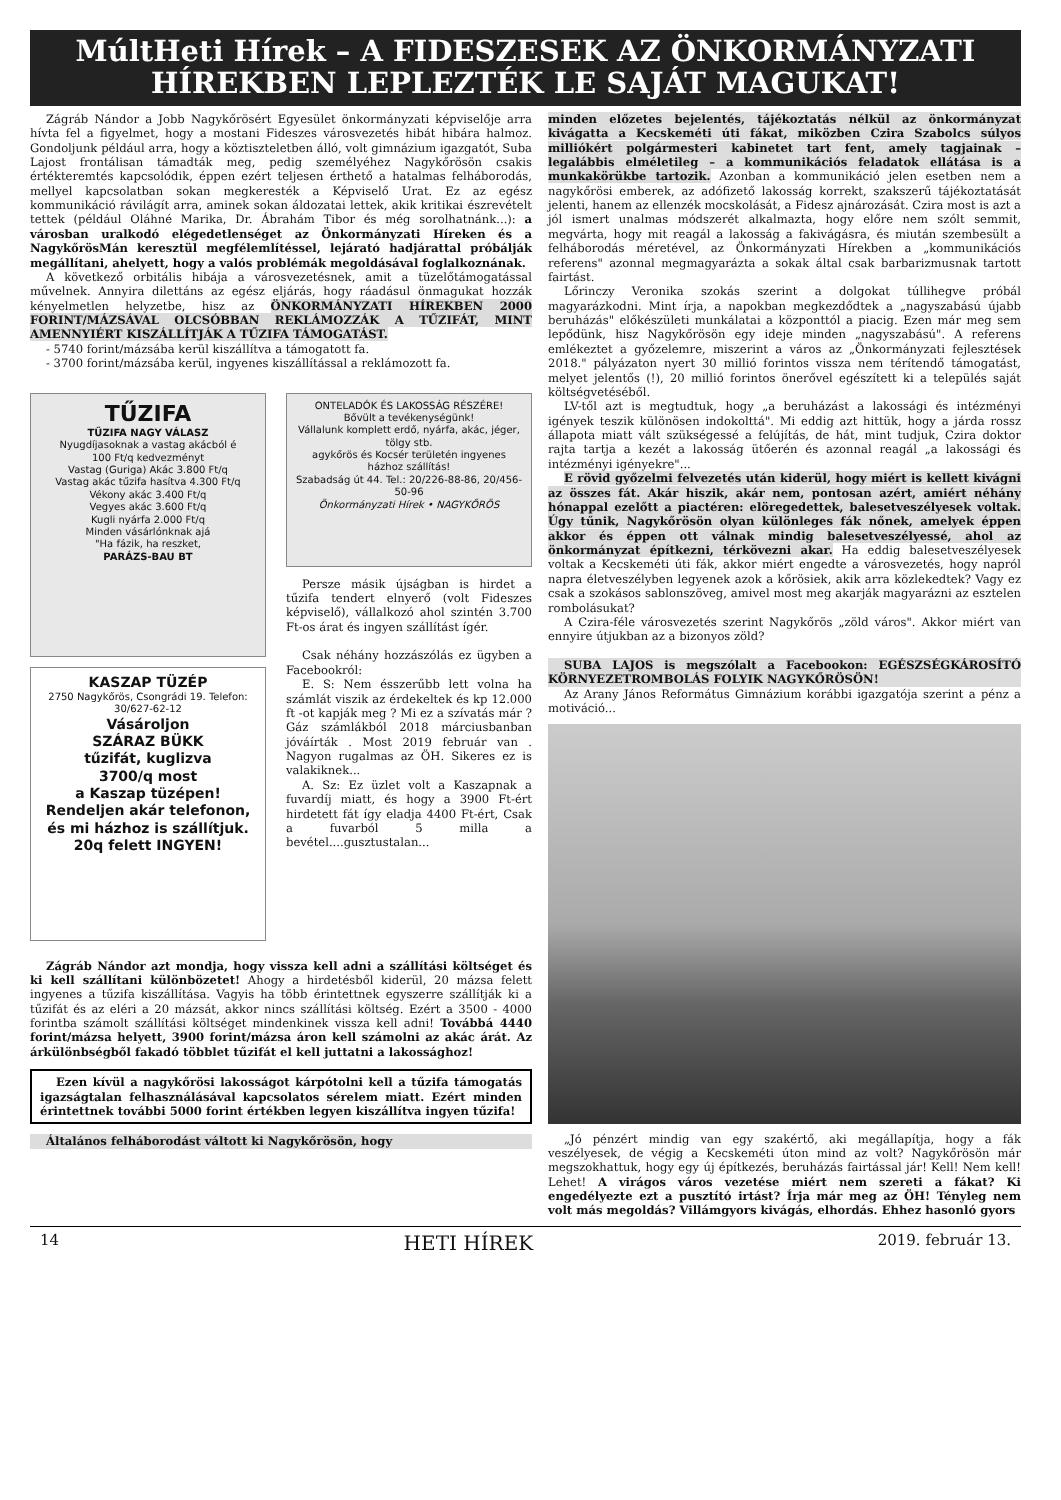MúltHeti Hírek – A FIDESZESEK AZ ÖNKORMÁNYZATI HÍREKBEN LEPLEZTÉK LE SAJÁT MAGUKAT!
Zágráb Nándor a Jobb Nagykőrösért Egyesület önkormányzati képviselője arra hívta fel a figyelmet, hogy a mostani Fideszes városvezetés hibát hibára halmoz. Gondoljunk például arra, hogy a köztiszteletben álló, volt gimnázium igazgatót, Suba Lajost frontálisan támadták meg, pedig személyéhez Nagykőrösön csakis értékteremtés kapcsolódik, éppen ezért teljesen érthető a hatalmas felháborodás, mellyel kapcsolatban sokan megkeresték a Képviselő Urat. Ez az egész kommunikáció rávilágít arra, aminek sokan áldozatai lettek, akik kritikai észrevételt tettek (például Oláhné Marika, Dr. Ábrahám Tibor és még sorolhatnánk...): a városban uralkodó elégedetlenséget az Önkormányzati Híreken és a NagykőrösMán keresztül megfélemlítéssel, lejárató hadjárattal próbálják megállítani, ahelyett, hogy a valós problémák megoldásával foglalkoznának.
A következő orbitális hibája a városvezetésnek, amit a tüzelőtámogatással művelnek. Annyira dilettáns az egész eljárás, hogy ráadásul önmagukat hozzák kényelmetlen helyzetbe, hisz az ÖNKORMÁNYZATI HÍREKBEN 2000 FORINT/MÁZSÁVAL OLCSÓBBAN REKLÁMOZZÁK A TŰZIFÁT, MINT AMENNYIÉRT KISZÁLLÍTJÁK A TŰZIFA TÁMOGATÁST.
- 5740 forint/mázsába kerül kiszállítva a támogatott fa.
- 3700 forint/mázsába kerül, ingyenes kiszállítással a reklámozott fa.
TŰZIFA
TŰZIFA NAGY VÁLASZ
Nyugdíjasoknak a vastag akácból é
100 Ft/q kedvezményt
Vastag (Guriga) Akác 3.800 Ft/q
Vastag akác tűzifa hasítva 4.300 Ft/q
Vékony akác 3.400 Ft/q
Vegyes akác 3.600 Ft/q
Kugli nyárfa 2.000 Ft/q
Minden vásárlónknak ajá
"Ha fázik, ha reszket,
PARÁZS-BAU BT
KASZAP TÜZÉP
2750 Nagykőrös, Csongrádi 19. Telefon: 30/627-62-12
Vásároljon
SZÁRAZ BÜKK
tűzifát, kuglizva
3700/q most
a Kaszap tüzépen!
Rendeljen akár telefonon, és mi házhoz is szállítjuk.
20q felett INGYEN!
ONTELADÓK ÉS LAKOSSÁG RÉSZÉRE!
Bővült a tevékenységünk!
Vállalunk komplett erdő, nyárfa, akác, jéger, tölgy stb.
agykőrös és Kocsér területén ingyenes házhoz szállítás!
Szabadság út 44. Tel.: 20/226-88-86, 20/456-50-96
Önkormányzati Hírek • NAGYKŐRÖS
Persze másik újságban is hirdet a tűzifa tendert elnyerő (volt Fideszes képviselő), vállalkozó ahol szintén 3.700 Ft-os árat és ingyen szállítást ígér.
Csak néhány hozzászólás ez ügyben a Facebookról:
E. S: Nem ésszerűbb lett volna ha számlát viszik az érdekeltek és kp 12.000 ft -ot kapják meg ? Mi ez a szívatás már ? Gáz számlákból 2018 márciusbanban jóváírták . Most 2019 február van . Nagyon rugalmas az ÖH. Sikeres ez is valakiknek...
A. Sz: Ez üzlet volt a Kaszapnak a fuvardíj miatt, és hogy a 3900 Ft-ért hirdetett fát így eladja 4400 Ft-ért, Csak a fuvarból 5 milla a bevétel....gusztustalan...
Zágráb Nándor azt mondja, hogy vissza kell adni a szállítási költséget és ki kell szállítani különbözetet! Ahogy a hirdetésből kiderül, 20 mázsa felett ingyenes a tűzifa kiszállítása. Vagyis ha több érintettnek egyszerre szállítják ki a tűzifát és az eléri a 20 mázsát, akkor nincs szállítási költség. Ezért a 3500 - 4000 forintba számolt szállítási költséget mindenkinek vissza kell adni! Továbbá 4440 forint/mázsa helyett, 3900 forint/mázsa áron kell számolni az akác árát. Az árkülönbségből fakadó többlet tűzifát el kell juttatni a lakossághoz!
Ezen kívül a nagykőrösi lakosságot kárpótolni kell a tűzifa támogatás igazságtalan felhasználásával kapcsolatos sérelem miatt. Ezért minden érintettnek további 5000 forint értékben legyen kiszállítva ingyen tűzifa!
Általános felháborodást váltott ki Nagykőrösön, hogy
minden előzetes bejelentés, tájékoztatás nélkül az önkormányzat kivágatta a Kecskeméti úti fákat, miközben Czira Szabolcs súlyos milliókért polgármesteri kabinetet tart fent, amely tagjainak – legalábbis elméletileg – a kommunikációs feladatok ellátása is a munkakörükbe tartozik. Azonban a kommunikáció jelen esetben nem a nagykőrösi emberek, az adófizető lakosság korrekt, szakszerű tájékoztatását jelenti, hanem az ellenzék mocskolását, a Fidesz ajnározását. Czira most is azt a jól ismert unalmas módszerét alkalmazta, hogy előre nem szólt semmit, megvárta, hogy mit reagál a lakosság a fakivágásra, és miután szembesült a felháborodás méretével, az Önkormányzati Hírekben a „kommunikációs referens" azonnal megmagyarázta a sokak által csak barbarizmusnak tartott fairtást.
Lőrinczy Veronika szokás szerint a dolgokat túllihegve próbál magyarázkodni. Mint írja, a napokban megkezdődtek a „nagyszabású újabb beruházás" előkészületi munkálatai a központtól a piacig. Ezen már meg sem lepődünk, hisz Nagykőrösön egy ideje minden „nagyszabású". A referens emlékeztet a győzelemre, miszerint a város az „Önkormányzati fejlesztések 2018." pályázaton nyert 30 millió forintos vissza nem térítendő támogatást, melyet jelentős (!), 20 millió forintos önerővel egészített ki a település saját költségvetéséből.
LV-től azt is megtudtuk, hogy „a beruházást a lakossági és intézményi igények teszik különösen indokolttá". Mi eddig azt hittük, hogy a járda rossz állapota miatt vált szükségessé a felújítás, de hát, mint tudjuk, Czira doktor rajta tartja a kezét a lakosság ütőerén és azonnal reagál „a lakossági és intézményi igényekre"...
E rövid győzelmi felvezetés után kiderül, hogy miért is kellett kivágni az összes fát. Akár hiszik, akár nem, pontosan azért, amiért néhány hónappal ezelőtt a piactéren: elöregedettek, balesetveszélyesek voltak. Úgy tűnik, Nagykőrösön olyan különleges fák nőnek, amelyek éppen akkor és éppen ott válnak mindig balesetveszélyessé, ahol az önkormányzat építkezni, térkövezni akar. Ha eddig balesetveszélyesek voltak a Kecskeméti úti fák, akkor miért engedte a városvezetés, hogy napról napra életveszélyben legyenek azok a kőrösiek, akik arra közlekedtek? Vagy ez csak a szokásos sablonszöveg, amivel most meg akarják magyarázni az esztelen rombolásukat?
A Czira-féle városvezetés szerint Nagykőrös „zöld város". Akkor miért van ennyire útjukban az a bizonyos zöld?
SUBA LAJOS is megszólalt a Facebookon: EGÉSZSÉGKÁROSÍTÓ KÖRNYEZETROMBOLÁS FOLYIK NAGYKŐRÖSÖN!
Az Arany János Református Gimnázium korábbi igazgatója szerint a pénz a motiváció...
„Jó pénzért mindig van egy szakértő, aki megállapítja, hogy a fák veszélyesek, de végig a Kecskeméti úton mind az volt? Nagykőrösön már megszokhattuk, hogy egy új építkezés, beruházás fairtással jár! Kell! Nem kell! Lehet! A virágos város vezetése miért nem szereti a fákat? Ki engedélyezte ezt a pusztító irtást? Írja már meg az ÖH! Tényleg nem volt más megoldás? Villámgyors kivágás, elhordás. Ehhez hasonló gyors
14 HETI HÍREK 2019. február 13.